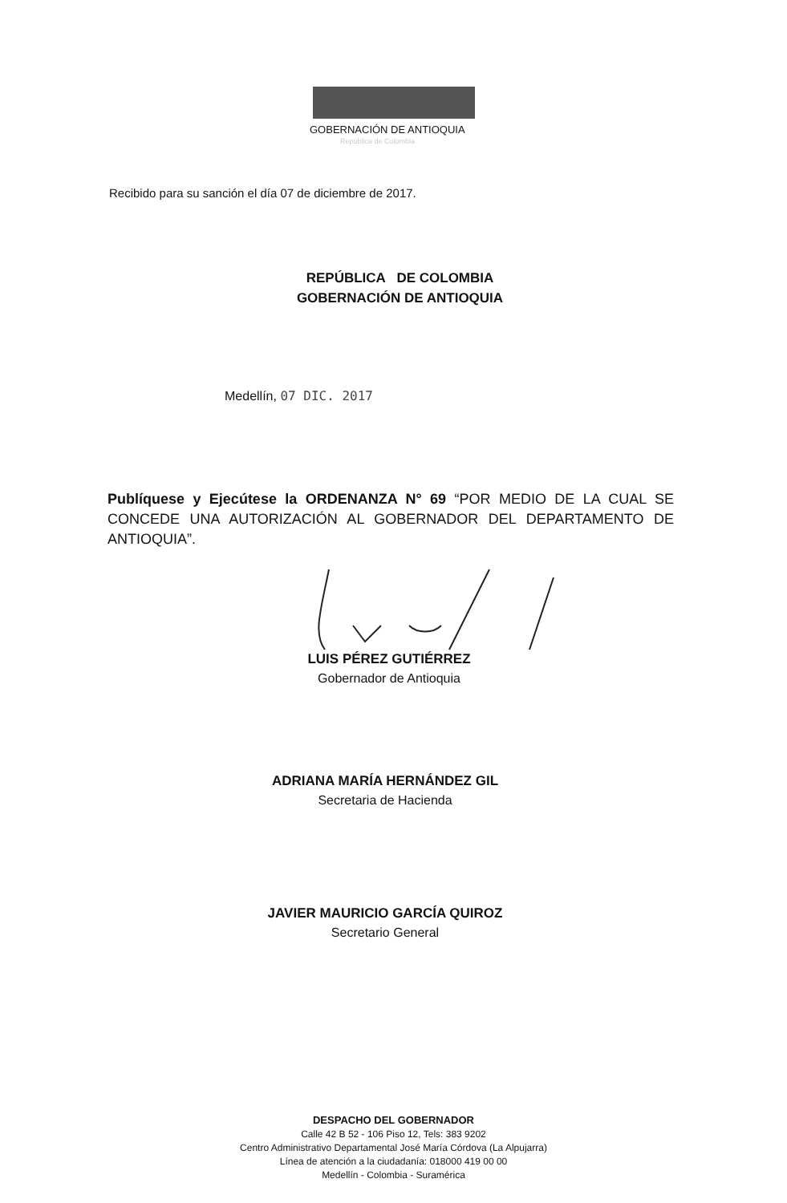GOBERNACIÓN DE ANTIOQUIA
República de Colombia
Recibido para su sanción el día 07 de diciembre de 2017.
REPÚBLICA DE COLOMBIA
GOBERNACIÓN DE ANTIOQUIA
Medellín, 07 DIC. 2017
Publíquese y Ejecútese la ORDENANZA N° 69 “POR MEDIO DE LA CUAL SE CONCEDE UNA AUTORIZACIÓN AL GOBERNADOR DEL DEPARTAMENTO DE ANTIOQUIA”.
LUIS PÉREZ GUTIÉRREZ
Gobernador de Antioquia
ADRIANA MARÍA HERNÁNDEZ GIL
Secretaria de Hacienda
JAVIER MAURICIO GARCÍA QUIROZ
Secretario General
DESPACHO DEL GOBERNADOR
Calle 42 B 52 - 106 Piso 12, Tels: 383 9202
Centro Administrativo Departamental José María Córdova (La Alpujarra)
Línea de atención a la ciudadanía: 018000 419 00 00
Medellín - Colombia - Suramérica